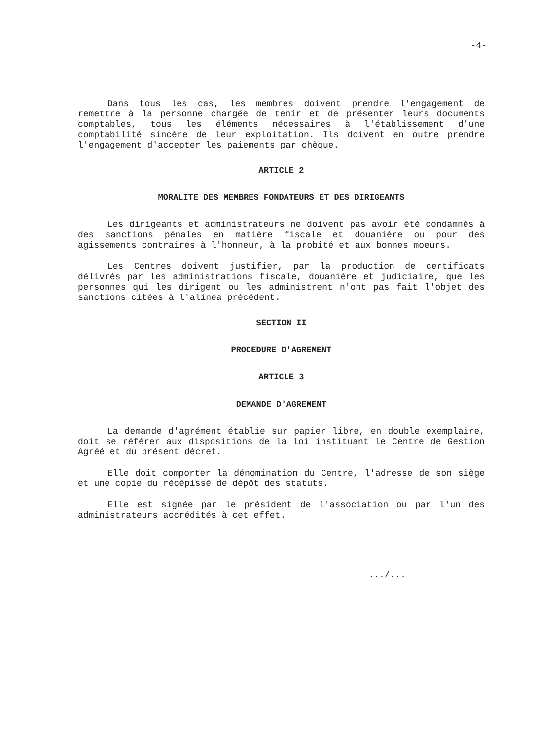-4-
Dans tous les cas, les membres doivent prendre l'engagement de remettre à la personne chargée de tenir et de présenter leurs documents comptables, tous les éléments nécessaires à l'établissement d'une comptabilité sincère de leur exploitation. Ils doivent en outre prendre l'engagement d'accepter les paiements par chèque.
ARTICLE 2
MORALITE DES MEMBRES FONDATEURS ET DES DIRIGEANTS
Les dirigeants et administrateurs ne doivent pas avoir été condamnés à des sanctions pénales en matière fiscale et douanière ou pour des agissements contraires à l'honneur, à la probité et aux bonnes moeurs.
Les Centres doivent justifier, par la production de certificats délivrés par les administrations fiscale, douanière et judiciaire, que les personnes qui les dirigent ou les administrent n'ont pas fait l'objet des sanctions citées à l'alinéa précédent.
SECTION II
PROCEDURE D'AGREMENT
ARTICLE 3
DEMANDE D'AGREMENT
La demande d'agrément établie sur papier libre, en double exemplaire, doit se référer aux dispositions de la loi instituant le Centre de Gestion Agréé et du présent décret.
Elle doit comporter la dénomination du Centre, l'adresse de son siège et une copie du récépissé de dépôt des statuts.
Elle est signée par le président de l'association ou par l'un des administrateurs accrédités à cet effet.
.../...